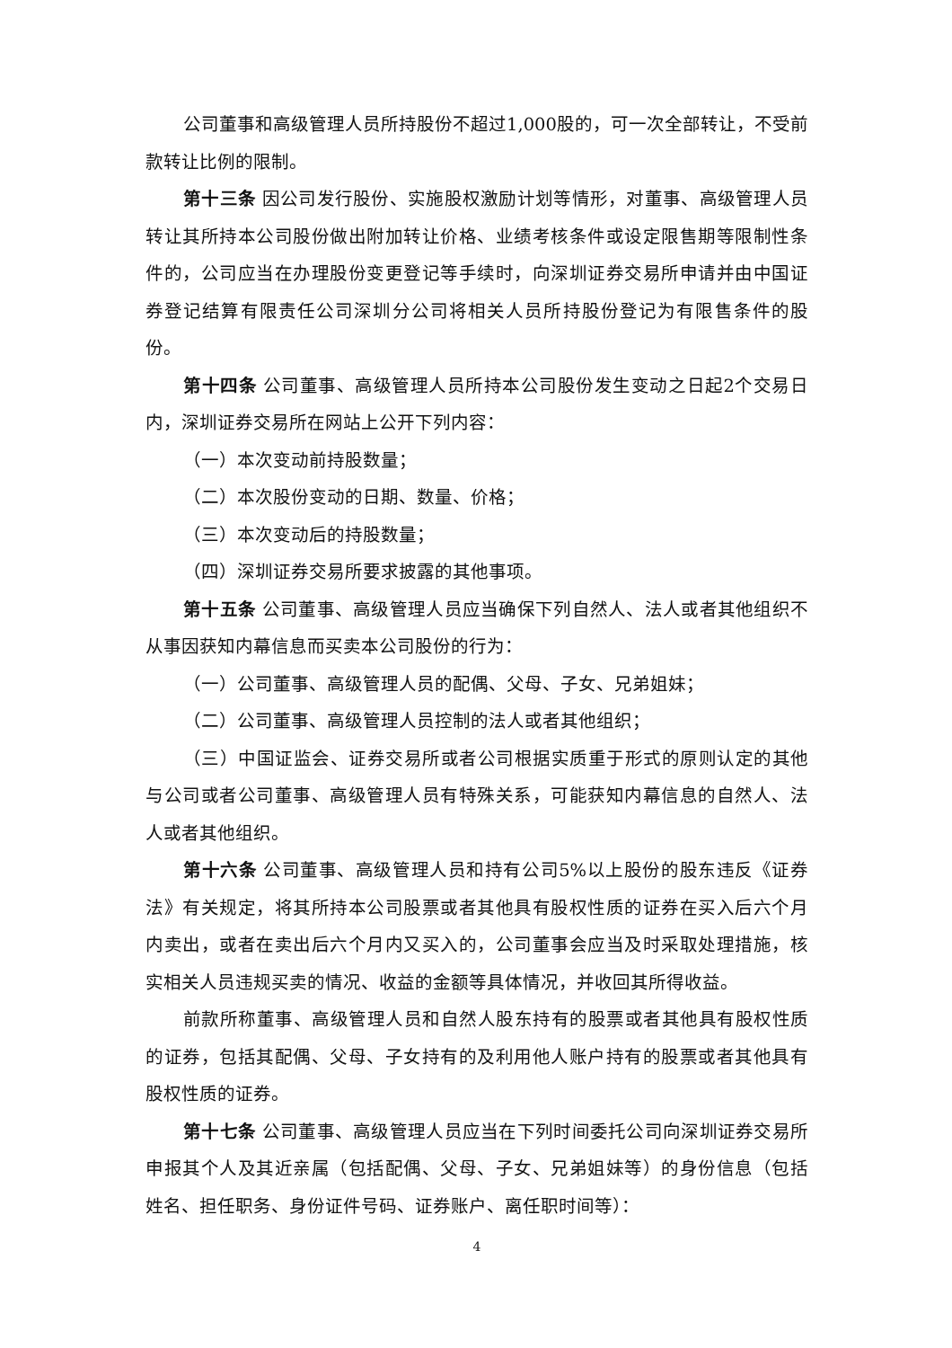公司董事和高级管理人员所持股份不超过1,000股的，可一次全部转让，不受前款转让比例的限制。
第十三条 因公司发行股份、实施股权激励计划等情形，对董事、高级管理人员转让其所持本公司股份做出附加转让价格、业绩考核条件或设定限售期等限制性条件的，公司应当在办理股份变更登记等手续时，向深圳证券交易所申请并由中国证券登记结算有限责任公司深圳分公司将相关人员所持股份登记为有限售条件的股份。
第十四条 公司董事、高级管理人员所持本公司股份发生变动之日起2个交易日内，深圳证券交易所在网站上公开下列内容：
（一）本次变动前持股数量；
（二）本次股份变动的日期、数量、价格；
（三）本次变动后的持股数量；
（四）深圳证券交易所要求披露的其他事项。
第十五条 公司董事、高级管理人员应当确保下列自然人、法人或者其他组织不从事因获知内幕信息而买卖本公司股份的行为：
（一）公司董事、高级管理人员的配偶、父母、子女、兄弟姐妹；
（二）公司董事、高级管理人员控制的法人或者其他组织；
（三）中国证监会、证券交易所或者公司根据实质重于形式的原则认定的其他与公司或者公司董事、高级管理人员有特殊关系，可能获知内幕信息的自然人、法人或者其他组织。
第十六条 公司董事、高级管理人员和持有公司5%以上股份的股东违反《证券法》有关规定，将其所持本公司股票或者其他具有股权性质的证券在买入后六个月内卖出，或者在卖出后六个月内又买入的，公司董事会应当及时采取处理措施，核实相关人员违规买卖的情况、收益的金额等具体情况，并收回其所得收益。
前款所称董事、高级管理人员和自然人股东持有的股票或者其他具有股权性质的证券，包括其配偶、父母、子女持有的及利用他人账户持有的股票或者其他具有股权性质的证券。
第十七条 公司董事、高级管理人员应当在下列时间委托公司向深圳证券交易所申报其个人及其近亲属（包括配偶、父母、子女、兄弟姐妹等）的身份信息（包括姓名、担任职务、身份证件号码、证券账户、离任职时间等）：
4